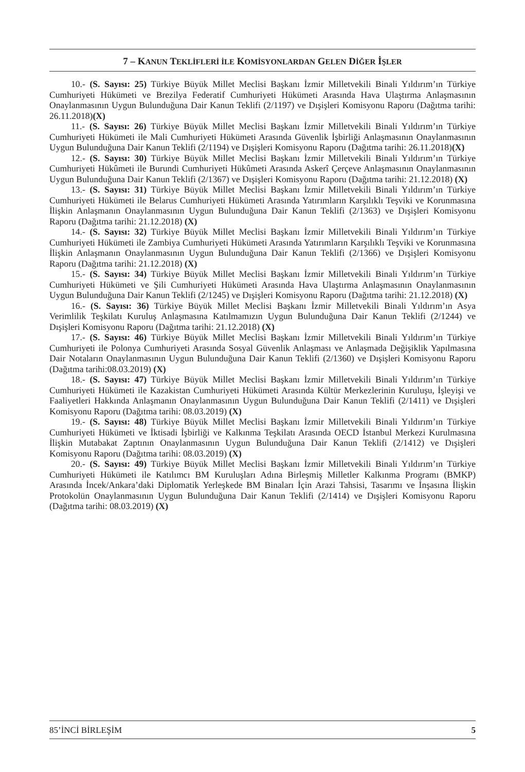7 – KANUN TEKLİFLERİ İLE KOMİSYONLARDAN GELEN DİĞER İŞLER
10.- (S. Sayısı: 25) Türkiye Büyük Millet Meclisi Başkanı İzmir Milletvekili Binali Yıldırım’ın Türkiye Cumhuriyeti Hükümeti ve Brezilya Federatif Cumhuriyeti Hükümeti Arasında Hava Ulaştırma Anlaşmasının Onaylanmasının Uygun Bulunduğuna Dair Kanun Teklifi (2/1197) ve Dışişleri Komisyonu Raporu (Dağıtma tarihi: 26.11.2018)(X)
11.- (S. Sayısı: 26) Türkiye Büyük Millet Meclisi Başkanı İzmir Milletvekili Binali Yıldırım’ın Türkiye Cumhuriyeti Hükümeti ile Mali Cumhuriyeti Hükümeti Arasında Güvenlik İşbirliği Anlaşmasının Onaylanmasının Uygun Bulunduğuna Dair Kanun Teklifi (2/1194) ve Dışişleri Komisyonu Raporu (Dağıtma tarihi: 26.11.2018)(X)
12.- (S. Sayısı: 30) Türkiye Büyük Millet Meclisi Başkanı İzmir Milletvekili Binali Yıldırım’ın Türkiye Cumhuriyeti Hükûmeti ile Burundi Cumhuriyeti Hükûmeti Arasında Askerî Çerçeve Anlaşmasının Onaylanmasının Uygun Bulunduğuna Dair Kanun Teklifi (2/1367) ve Dışişleri Komisyonu Raporu (Dağıtma tarihi: 21.12.2018) (X)
13.- (S. Sayısı: 31) Türkiye Büyük Millet Meclisi Başkanı İzmir Milletvekili Binali Yıldırım’ın Türkiye Cumhuriyeti Hükümeti ile Belarus Cumhuriyeti Hükümeti Arasında Yatırımların Karşılıklı Teşviki ve Korunmasına İlişkin Anlaşmanın Onaylanmasının Uygun Bulunduğuna Dair Kanun Teklifi (2/1363) ve Dışişleri Komisyonu Raporu (Dağıtma tarihi: 21.12.2018) (X)
14.- (S. Sayısı: 32) Türkiye Büyük Millet Meclisi Başkanı İzmir Milletvekili Binali Yıldırım’ın Türkiye Cumhuriyeti Hükümeti ile Zambiya Cumhuriyeti Hükümeti Arasında Yatırımların Karşılıklı Teşviki ve Korunmasına İlişkin Anlaşmanın Onaylanmasının Uygun Bulunduğuna Dair Kanun Teklifi (2/1366) ve Dışişleri Komisyonu Raporu (Dağıtma tarihi: 21.12.2018) (X)
15.- (S. Sayısı: 34) Türkiye Büyük Millet Meclisi Başkanı İzmir Milletvekili Binali Yıldırım’ın Türkiye Cumhuriyeti Hükümeti ve Şili Cumhuriyeti Hükümeti Arasında Hava Ulaştırma Anlaşmasının Onaylanmasının Uygun Bulunduğuna Dair Kanun Teklifi (2/1245) ve Dışişleri Komisyonu Raporu (Dağıtma tarihi: 21.12.2018) (X)
16.- (S. Sayısı: 36) Türkiye Büyük Millet Meclisi Başkanı İzmir Milletvekili Binali Yıldırım’ın Asya Verimlilik Teşkilatı Kuruluş Anlaşmasına Katılmamızın Uygun Bulunduğuna Dair Kanun Teklifi (2/1244) ve Dışişleri Komisyonu Raporu (Dağıtma tarihi: 21.12.2018) (X)
17.- (S. Sayısı: 46) Türkiye Büyük Millet Meclisi Başkanı İzmir Milletvekili Binali Yıldırım’ın Türkiye Cumhuriyeti ile Polonya Cumhuriyeti Arasında Sosyal Güvenlik Anlaşması ve Anlaşmada Değişiklik Yapılmasına Dair Notaların Onaylanmasının Uygun Bulunduğuna Dair Kanun Teklifi (2/1360) ve Dışişleri Komisyonu Raporu (Dağıtma tarihi:08.03.2019) (X)
18.- (S. Sayısı: 47) Türkiye Büyük Millet Meclisi Başkanı İzmir Milletvekili Binali Yıldırım’ın Türkiye Cumhuriyeti Hükümeti ile Kazakistan Cumhuriyeti Hükümeti Arasında Kültür Merkezlerinin Kuruluşu, İşleyişi ve Faaliyetleri Hakkında Anlaşmanın Onaylanmasının Uygun Bulunduğuna Dair Kanun Teklifi (2/1411) ve Dışişleri Komisyonu Raporu (Dağıtma tarihi: 08.03.2019) (X)
19.- (S. Sayısı: 48) Türkiye Büyük Millet Meclisi Başkanı İzmir Milletvekili Binali Yıldırım’ın Türkiye Cumhuriyeti Hükümeti ve İktisadi İşbirliği ve Kalkınma Teşkilatı Arasında OECD İstanbul Merkezi Kurulmasına İlişkin Mutabakat Zaptının Onaylanmasının Uygun Bulunduğuna Dair Kanun Teklifi (2/1412) ve Dışişleri Komisyonu Raporu (Dağıtma tarihi: 08.03.2019) (X)
20.- (S. Sayısı: 49) Türkiye Büyük Millet Meclisi Başkanı İzmir Milletvekili Binali Yıldırım’ın Türkiye Cumhuriyeti Hükümeti ile Katılımcı BM Kuruluşları Adına Birleşmiş Milletler Kalkınma Programı (BMKP) Arasında İncek/Ankara’daki Diplomatik Yerleşkede BM Binaları İçin Arazi Tahsisi, Tasarımı ve İnşasına İlişkin Protokolün Onaylanmasının Uygun Bulunduğuna Dair Kanun Teklifi (2/1414) ve Dışişleri Komisyonu Raporu (Dağıtma tarihi: 08.03.2019) (X)
85’İNCİ BİRLEŞİM 5